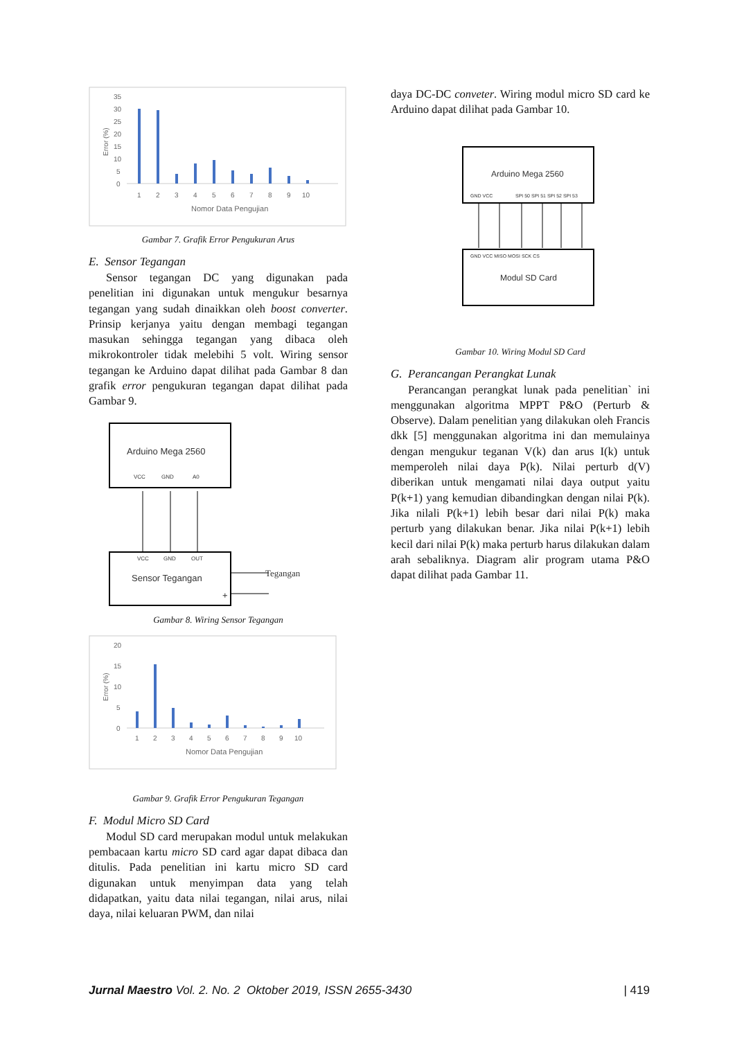35
30
25
20
15
10
5
0
1
2
3
4
5
6
7
8
9
10
Nomor Data Pengujian
Error (%)
Gambar 7. Grafik Error Pengukuran Arus
E. Sensor Tegangan
Sensor tegangan DC yang digunakan pada penelitian ini digunakan untuk mengukur besarnya tegangan yang sudah dinaikkan oleh boost converter. Prinsip kerjanya yaitu dengan membagi tegangan masukan sehingga tegangan yang dibaca oleh mikrokontroler tidak melebihi 5 volt. Wiring sensor tegangan ke Arduino dapat dilihat pada Gambar 8 dan grafik error pengukuran tegangan dapat dilihat pada Gambar 9.
Arduino Mega 2560
VCC
GND
A0
VCC
GND
OUT
Sensor Tegangan
Tegangan
+
Gambar 8. Wiring Sensor Tegangan
20
15
10
5
0
1
2
3
4
5
6
7
8
9
10
Nomor Data Pengujian
Error (%)
Gambar 9. Grafik Error Pengukuran Tegangan
F. Modul Micro SD Card
Modul SD card merupakan modul untuk melakukan pembacaan kartu micro SD card agar dapat dibaca dan ditulis. Pada penelitian ini kartu micro SD card digunakan untuk menyimpan data yang telah didapatkan, yaitu data nilai tegangan, nilai arus, nilai daya, nilai keluaran PWM, dan nilai
daya DC-DC conveter. Wiring modul micro SD card ke Arduino dapat dilihat pada Gambar 10.
Arduino Mega 2560
GND VCC
SPI 50 SPI 51 SPI 52 SPI 53
GND VCC MISO MOSI SCK CS
Modul SD Card
Gambar 10. Wiring Modul SD Card
G. Perancangan Perangkat Lunak
Perancangan perangkat lunak pada penelitian` ini menggunakan algoritma MPPT P&O (Perturb & Observe). Dalam penelitian yang dilakukan oleh Francis dkk [5] menggunakan algoritma ini dan memulainya dengan mengukur teganan V(k) dan arus I(k) untuk memperoleh nilai daya P(k). Nilai perturb d(V) diberikan untuk mengamati nilai daya output yaitu P(k+1) yang kemudian dibandingkan dengan nilai P(k). Jika nilali P(k+1) lebih besar dari nilai P(k) maka perturb yang dilakukan benar. Jika nilai P(k+1) lebih kecil dari nilai P(k) maka perturb harus dilakukan dalam arah sebaliknya. Diagram alir program utama P&O dapat dilihat pada Gambar 11.
Jurnal Maestro Vol. 2. No. 2 Oktober 2019, ISSN 2655-3430 | 419